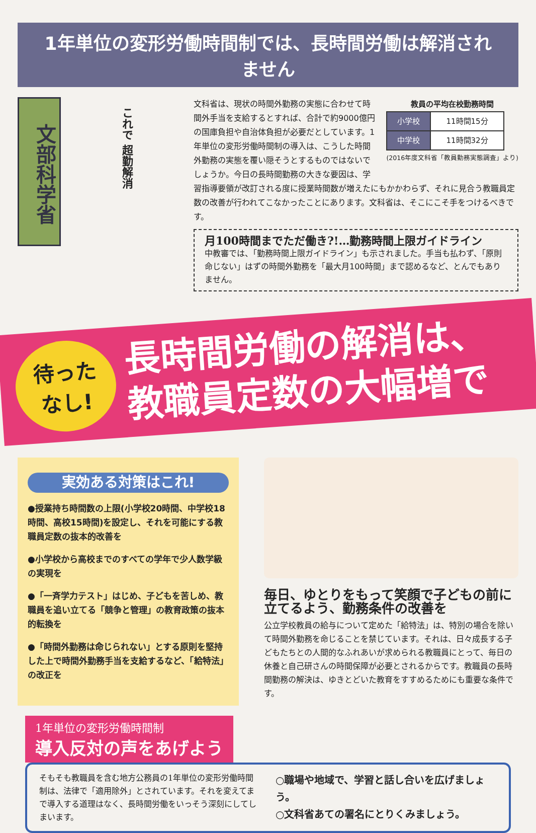1年単位の変形労働時間制では、長時間労働は解消されません
文部科学省
これで 超勤解消
教員の平均在校勤務時間
| 小学校 | 11時間15分 |
| 中学校 | 11時間32分 |
(2016年度文科省「教員勤務実態調査」より)
文科省は、現状の時間外勤務の実態に合わせて時間外手当を支給するとすれば、合計で約9000億円の国庫負担や自治体負担が必要だとしています。1年単位の変形労働時間制の導入は、こうした時間外勤務の実態を覆い隠そうとするものではないでしょうか。今日の長時間勤務の大きな要因は、学習指導要領が改訂される度に授業時間数が増えたにもかかわらず、それに見合う教職員定数の改善が行われてこなかったことにあります。文科省は、そこにこそ手をつけるべきです。
月100時間までただ働き?!…勤務時間上限ガイドライン
中教審では、「勤務時間上限ガイドライン」も示されました。手当も払わず、「原則命じない」はずの時間外勤務を「最大月100時間」まで認めるなど、とんでもありません。
待った
なし!
長時間労働の解消は、
教職員定数の大幅増で
実効ある対策はこれ!
●授業持ち時間数の上限(小学校20時間、中学校18時間、高校15時間)を設定し、それを可能にする教職員定数の抜本的改善を
●小学校から高校までのすべての学年で少人数学級の実現を
●「一斉学力テスト」はじめ、子どもを苦しめ、教職員を追い立てる「競争と管理」の教育政策の抜本的転換を
●「時間外勤務は命じられない」とする原則を堅持した上で時間外勤務手当を支給するなど、「給特法」の改正を
毎日、ゆとりをもって笑顔で子どもの前に立てるよう、勤務条件の改善を
公立学校教員の給与について定めた「給特法」は、特別の場合を除いて時間外勤務を命じることを禁じています。それは、日々成長する子どもたちとの人間的なふれあいが求められる教職員にとって、毎日の休養と自己研さんの時間保障が必要とされるからです。教職員の長時間勤務の解決は、ゆきとどいた教育をすすめるためにも重要な条件です。
1年単位の変形労働時間制 導入反対の声をあげよう
そもそも教職員を含む地方公務員の1年単位の変形労働時間制は、法律で「適用除外」とされています。それを変えてまで導入する道理はなく、長時間労働をいっそう深刻にしてしまいます。
○職場や地域で、学習と話し合いを広げましょう。
○文科省あての署名にとりくみましょう。